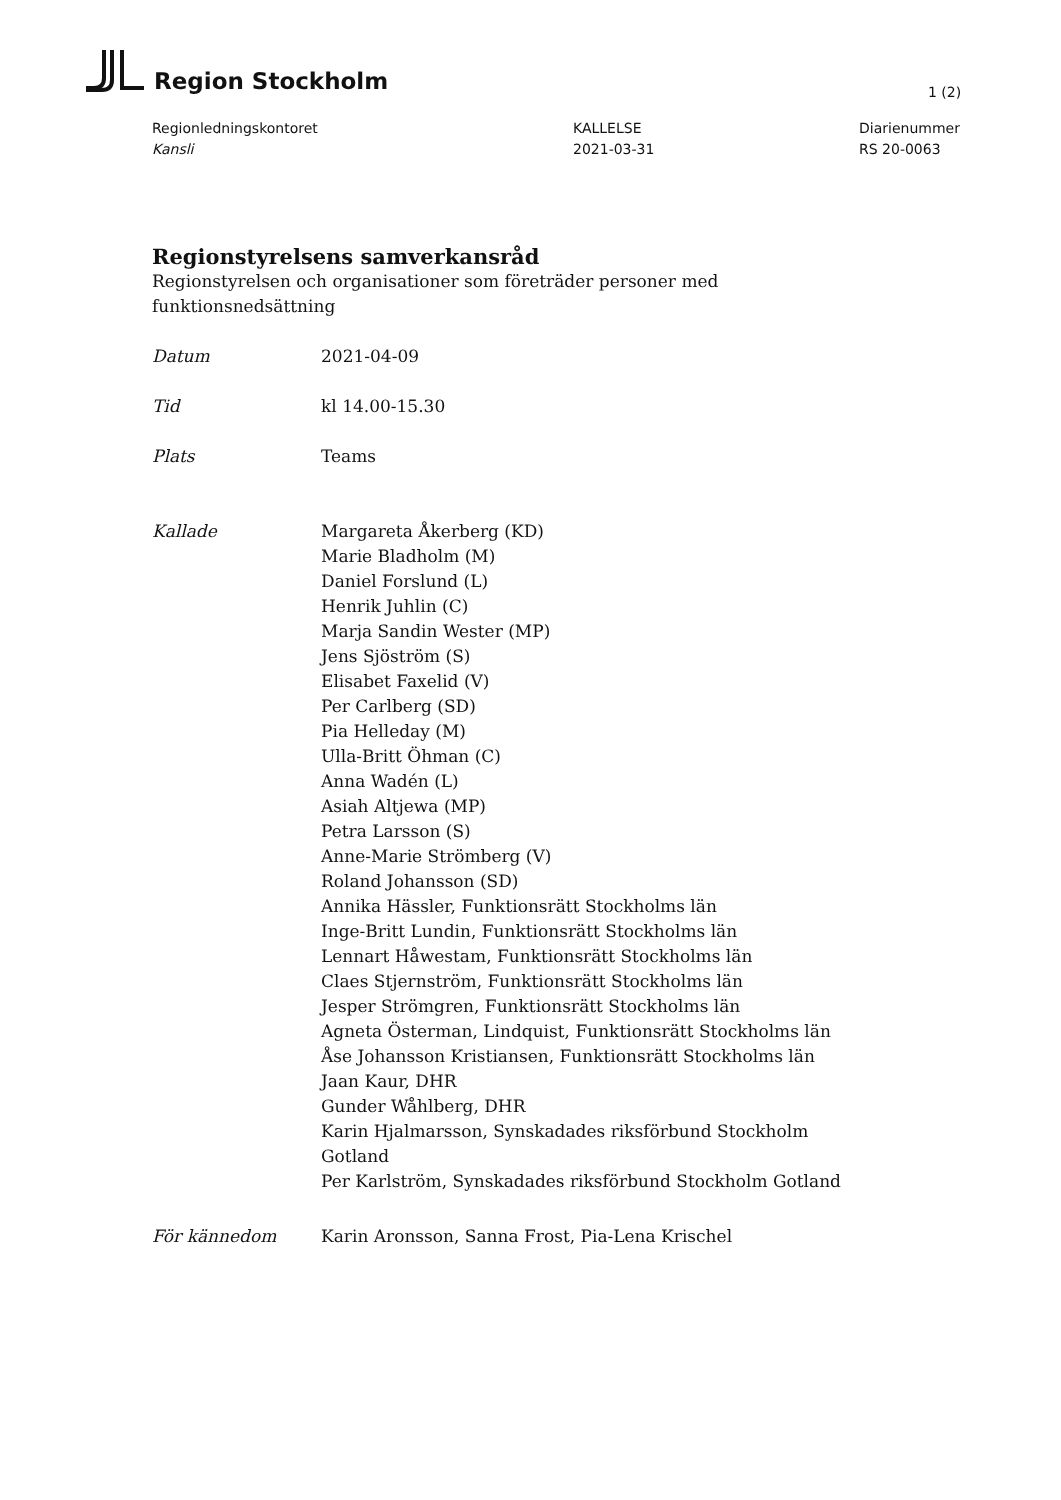Region Stockholm
1 (2)
Regionledningskontoret
Kansli
KALLELSE
2021-03-31
Diarienummer
RS 20-0063
Regionstyrelsens samverkansråd
Regionstyrelsen och organisationer som företräder personer med
funktionsnedsättning
Datum 2021-04-09
Tid kl 14.00-15.30
Plats Teams
Kallade Margareta Åkerberg (KD)
Marie Bladholm (M)
Daniel Forslund (L)
Henrik Juhlin (C)
Marja Sandin Wester (MP)
Jens Sjöström (S)
Elisabet Faxelid (V)
Per Carlberg (SD)
Pia Helleday (M)
Ulla-Britt Öhman (C)
Anna Wadén (L)
Asiah Altjewa (MP)
Petra Larsson (S)
Anne-Marie Strömberg (V)
Roland Johansson (SD)
Annika Hässler, Funktionsrätt Stockholms län
Inge-Britt Lundin, Funktionsrätt Stockholms län
Lennart Håwestam, Funktionsrätt Stockholms län
Claes Stjernström, Funktionsrätt Stockholms län
Jesper Strömgren, Funktionsrätt Stockholms län
Agneta Österman, Lindquist, Funktionsrätt Stockholms län
Åse Johansson Kristiansen, Funktionsrätt Stockholms län
Jaan Kaur, DHR
Gunder Wåhlberg, DHR
Karin Hjalmarsson, Synskadades riksförbund Stockholm
Gotland
Per Karlström, Synskadades riksförbund Stockholm Gotland
För kännedom Karin Aronsson, Sanna Frost, Pia-Lena Krischel